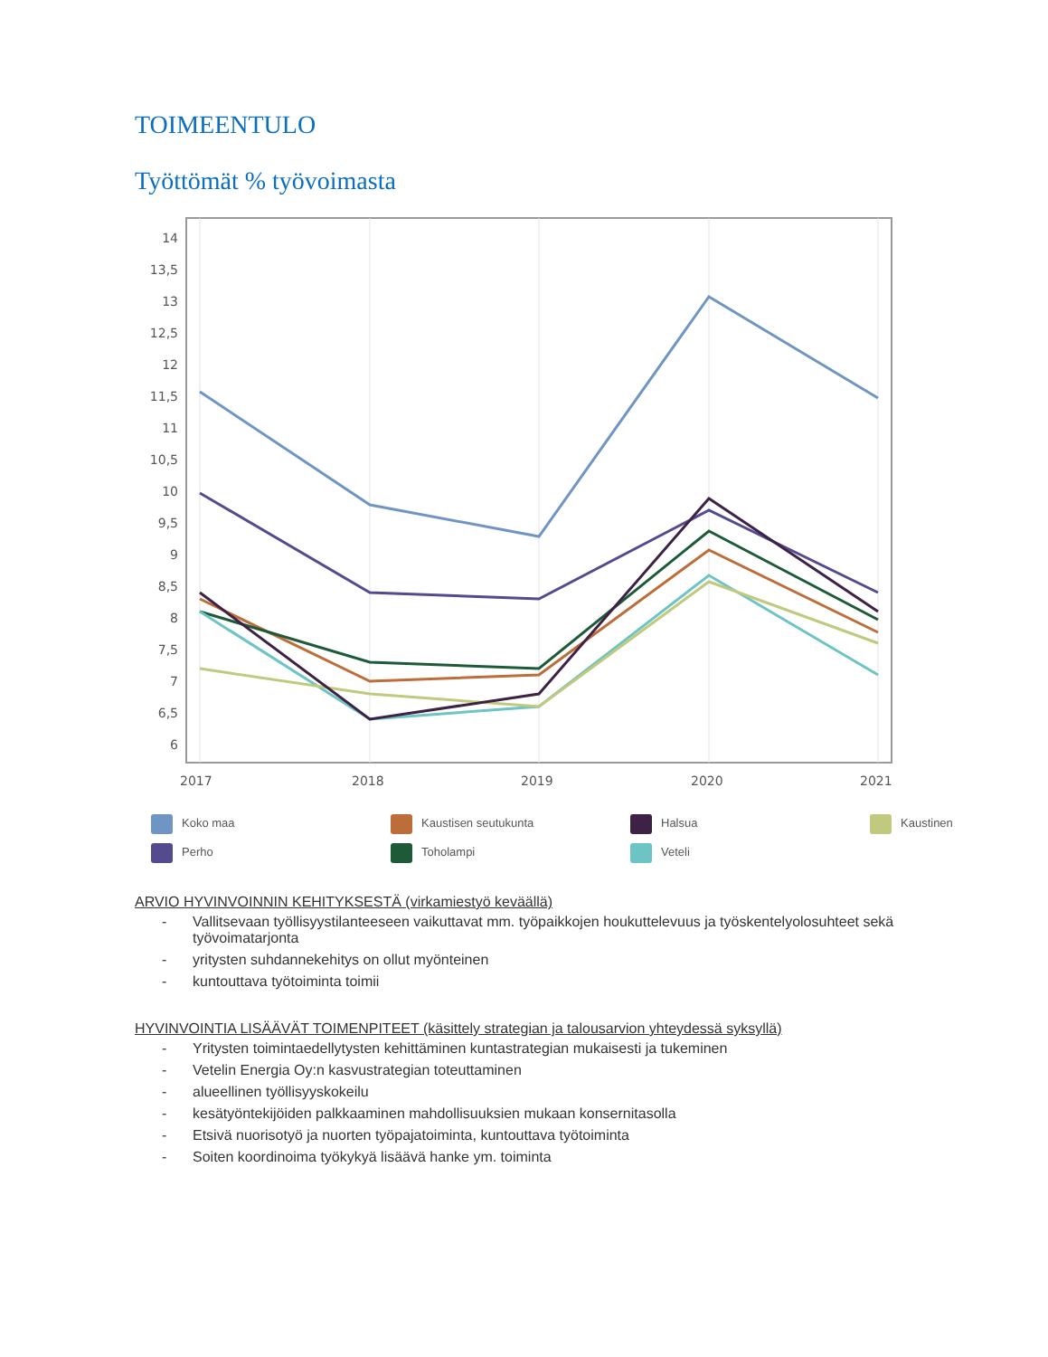TOIMEENTULO
Työttömät % työvoimasta
14
13,5
13
12,5
12
11,5
11
10,5
10
9,5
9
8,5
8
7,5
7
6,5
6
2017
2018
2019
2020
2021
Koko maa
Kaustisen seutukunta
Halsua
Kaustinen
Perho
Toholampi
Veteli
ARVIO HYVINVOINNIN KEHITYKSESTÄ (virkamiestyö keväällä)
- Vallitsevaan työllisyystilanteeseen vaikuttavat mm. työpaikkojen houkuttelevuus ja työskentelyolosuhteet sekä työvoimatarjonta
- yritysten suhdannekehitys on ollut myönteinen
- kuntouttava työtoiminta toimii
HYVINVOINTIA LISÄÄVÄT TOIMENPITEET (käsittely strategian ja talousarvion yhteydessä syksyllä)
- Yritysten toimintaedellytysten kehittäminen kuntastrategian mukaisesti ja tukeminen
- Vetelin Energia Oy:n kasvustrategian toteuttaminen
- alueellinen työllisyyskokeilu
- kesätyöntekijöiden palkkaaminen mahdollisuuksien mukaan konsernitasolla
- Etsivä nuorisotyö ja nuorten työpajatoiminta, kuntouttava työtoiminta
- Soiten koordinoima työkykyä lisäävä hanke ym. toiminta